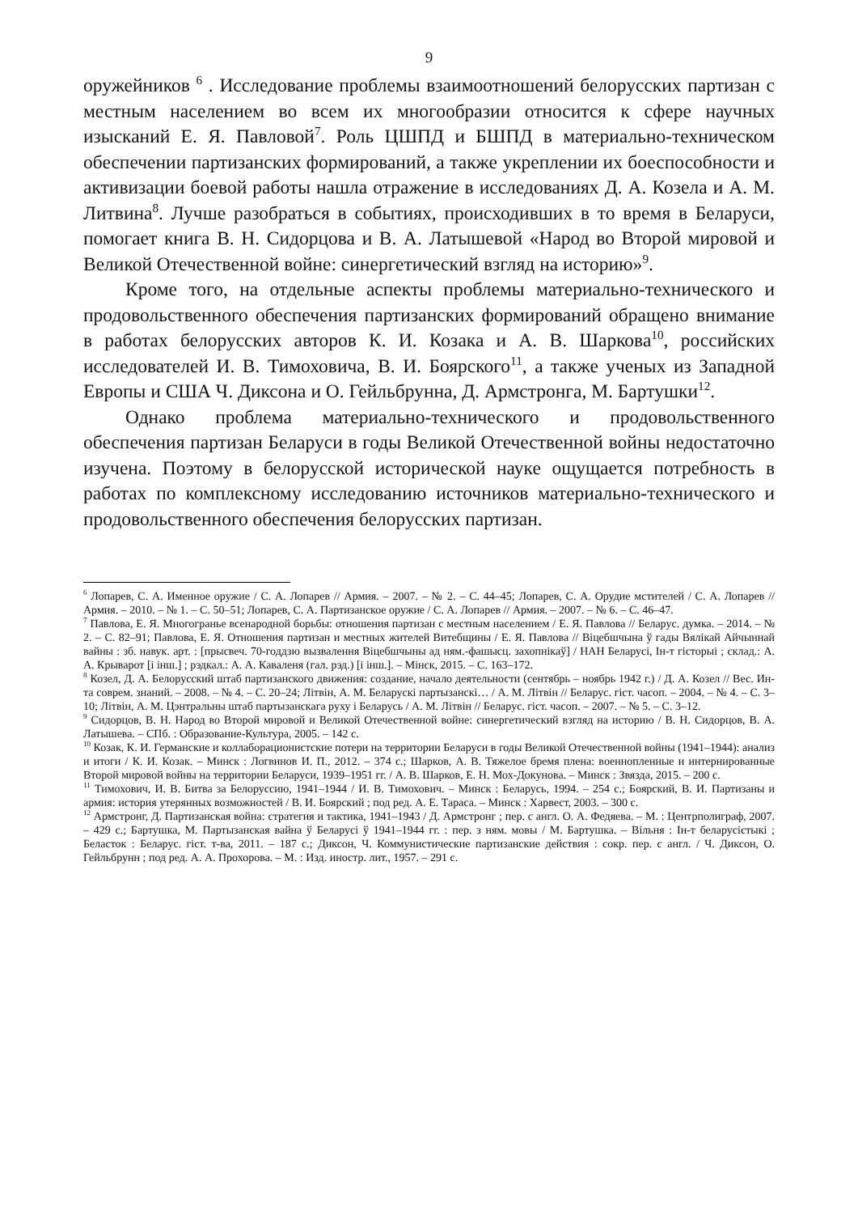9
оружейников <sup>6</sup> . Исследование проблемы взаимоотношений белорусских партизан с местным населением во всем их многообразии относится к сфере научных изысканий Е. Я. Павловой<sup>7</sup>. Роль ЦШПД и БШПД в материально-техническом обеспечении партизанских формирований, а также укреплении их боеспособности и активизации боевой работы нашла отражение в исследованиях Д. А. Козела и А. М. Литвина<sup>8</sup>. Лучше разобраться в событиях, происходивших в то время в Беларуси, помогает книга В. Н. Сидорцова и В. А. Латышевой «Народ во Второй мировой и Великой Отечественной войне: синергетический взгляд на историю»<sup>9</sup>.
Кроме того, на отдельные аспекты проблемы материально-технического и продовольственного обеспечения партизанских формирований обращено внимание в работах белорусских авторов К. И. Козака и А. В. Шаркова<sup>10</sup>, российских исследователей И. В. Тимоховича, В. И. Боярского<sup>11</sup>, а также ученых из Западной Европы и США Ч. Диксона и О. Гейльбрунна, Д. Армстронга, М. Бартушки<sup>12</sup>.
Однако проблема материально-технического и продовольственного обеспечения партизан Беларуси в годы Великой Отечественной войны недостаточно изучена. Поэтому в белорусской исторической науке ощущается потребность в работах по комплексному исследованию источников материально-технического и продовольственного обеспечения белорусских партизан.
<sup>6</sup> Лопарев, С. А. Именное оружие / С. А. Лопарев // Армия. – 2007. – № 2. – С. 44–45; Лопарев, С. А. Орудие мстителей / С. А. Лопарев // Армия. – 2010. – № 1. – С. 50–51; Лопарев, С. А. Партизанское оружие / С. А. Лопарев // Армия. – 2007. – № 6. – С. 46–47.
<sup>7</sup> Павлова, Е. Я. Многогранье всенародной борьбы: отношения партизан с местным населением / Е. Я. Павлова // Беларус. думка. – 2014. – № 2. – С. 82–91; Павлова, Е. Я. Отношения партизан и местных жителей Витебщины / Е. Я. Павлова // Віцебшчына ў гады Вялікай Айчыннай вайны : зб. навук. арт. : [прысвеч. 70-годдзю вызвалення Віцебшчыны ад ням.-фашысц. захопнікаў] / НАН Беларусі, Ін-т гісторыі ; склад.: А. А. Крыварот [і інш.] ; рэдкал.: А. А. Каваленя (гал. рэд.) [і інш.]. – Мінск, 2015. – С. 163–172.
<sup>8</sup> Козел, Д. А. Белорусский штаб партизанского движения: создание, начало деятельности (сентябрь – ноябрь 1942 г.) / Д. А. Козел // Вес. Ин-та соврем. знаний. – 2008. – № 4. – С. 20–24; Літвін, А. М. Беларускі партызанскі… / А. М. Літвін // Беларус. гіст. часоп. – 2004. – № 4. – С. 3–10; Літвін, А. М. Цэнтральны штаб партызанскага руху і Беларусь / А. М. Літвін // Беларус. гіст. часоп. – 2007. – № 5. – С. 3–12.
<sup>9</sup> Сидорцов, В. Н. Народ во Второй мировой и Великой Отечественной войне: синергетический взгляд на историю / В. Н. Сидорцов, В. А. Латышева. – СПб. : Образование-Культура, 2005. – 142 с.
<sup>10</sup> Козак, К. И. Германские и коллаборационистские потери на территории Беларуси в годы Великой Отечественной войны (1941–1944): анализ и итоги / К. И. Козак. – Минск : Логвинов И. П., 2012. – 374 с.; Шарков, А. В. Тяжелое бремя плена: военнопленные и интернированные Второй мировой войны на территории Беларуси, 1939–1951 гг. / А. В. Шарков, Е. Н. Мох-Докунова. – Минск : Звязда, 2015. – 200 с.
<sup>11</sup> Тимохович, И. В. Битва за Белоруссию, 1941–1944 / И. В. Тимохович. – Минск : Беларусь, 1994. – 254 с.; Боярский, В. И. Партизаны и армия: история утерянных возможностей / В. И. Боярский ; под ред. А. Е. Тараса. – Минск : Харвест, 2003. – 300 с.
<sup>12</sup> Армстронг, Д. Партизанская война: стратегия и тактика, 1941–1943 / Д. Армстронг ; пер. с англ. О. А. Федяева. – М. : Центрполиграф, 2007. – 429 с.; Бартушка, М. Партызанская вайна ў Беларусі ў 1941–1944 гг. : пер. з ням. мовы / М. Бартушка. – Вільня : Ін-т беларусістыкі ; Беласток : Беларус. гіст. т-ва, 2011. – 187 с.; Диксон, Ч. Коммунистические партизанские действия : сокр. пер. с англ. / Ч. Диксон, О. Гейльбрунн ; под ред. А. А. Прохорова. – М. : Изд. иностр. лит., 1957. – 291 с.